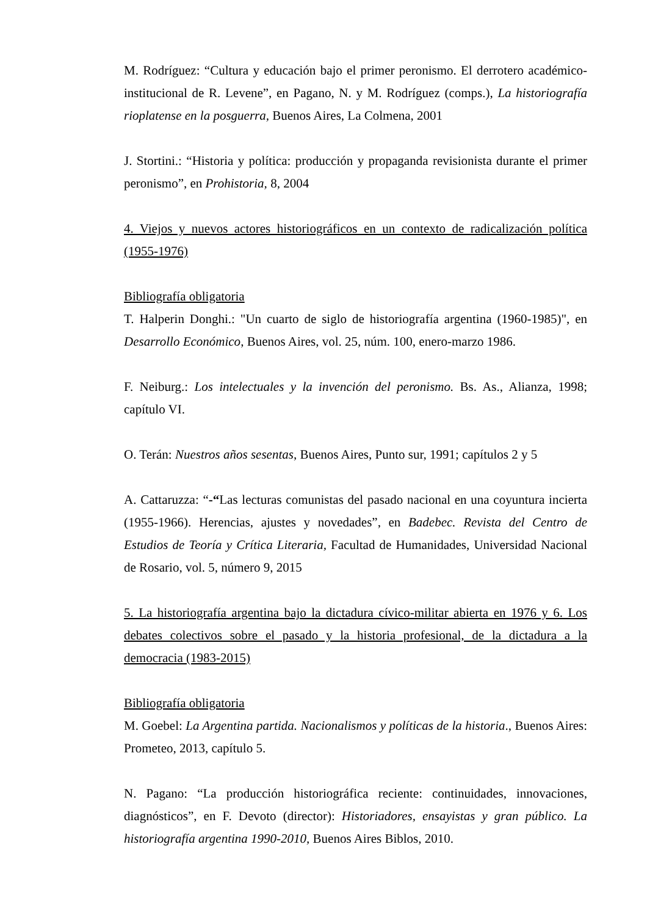M. Rodríguez: “Cultura y educación bajo el primer peronismo. El derrotero académico-institucional de R. Levene”, en Pagano, N. y M. Rodríguez (comps.), La historiografía rioplatense en la posguerra, Buenos Aires, La Colmena, 2001
J. Stortini.: “Historia y política: producción y propaganda revisionista durante el primer peronismo”, en Prohistoria, 8, 2004
4. Viejos y nuevos actores historiográficos en un contexto de radicalización política (1955-1976)
Bibliografía obligatoria
T. Halperin Donghi.: "Un cuarto de siglo de historiografía argentina (1960-1985)", en Desarrollo Económico, Buenos Aires, vol. 25, núm. 100, enero-marzo 1986.
F. Neiburg.: Los intelectuales y la invención del peronismo. Bs. As., Alianza, 1998; capítulo VI.
O. Terán: Nuestros años sesentas, Buenos Aires, Punto sur, 1991; capítulos 2 y 5
A. Cattaruzza: “-“Las lecturas comunistas del pasado nacional en una coyuntura incierta (1955-1966). Herencias, ajustes y novedades”, en Badebec. Revista del Centro de Estudios de Teoría y Crítica Literaria, Facultad de Humanidades, Universidad Nacional de Rosario, vol. 5, número 9, 2015
5. La historiografía argentina bajo la dictadura cívico-militar abierta en 1976 y 6. Los debates colectivos sobre el pasado y la historia profesional, de la dictadura a la democracia (1983-2015)
Bibliografía obligatoria
M. Goebel: La Argentina partida. Nacionalismos y políticas de la historia., Buenos Aires: Prometeo, 2013, capítulo 5.
N. Pagano: “La producción historiográfica reciente: continuidades, innovaciones, diagnósticos”, en F. Devoto (director): Historiadores, ensayistas y gran público. La historiografía argentina 1990-2010, Buenos Aires Biblos, 2010.